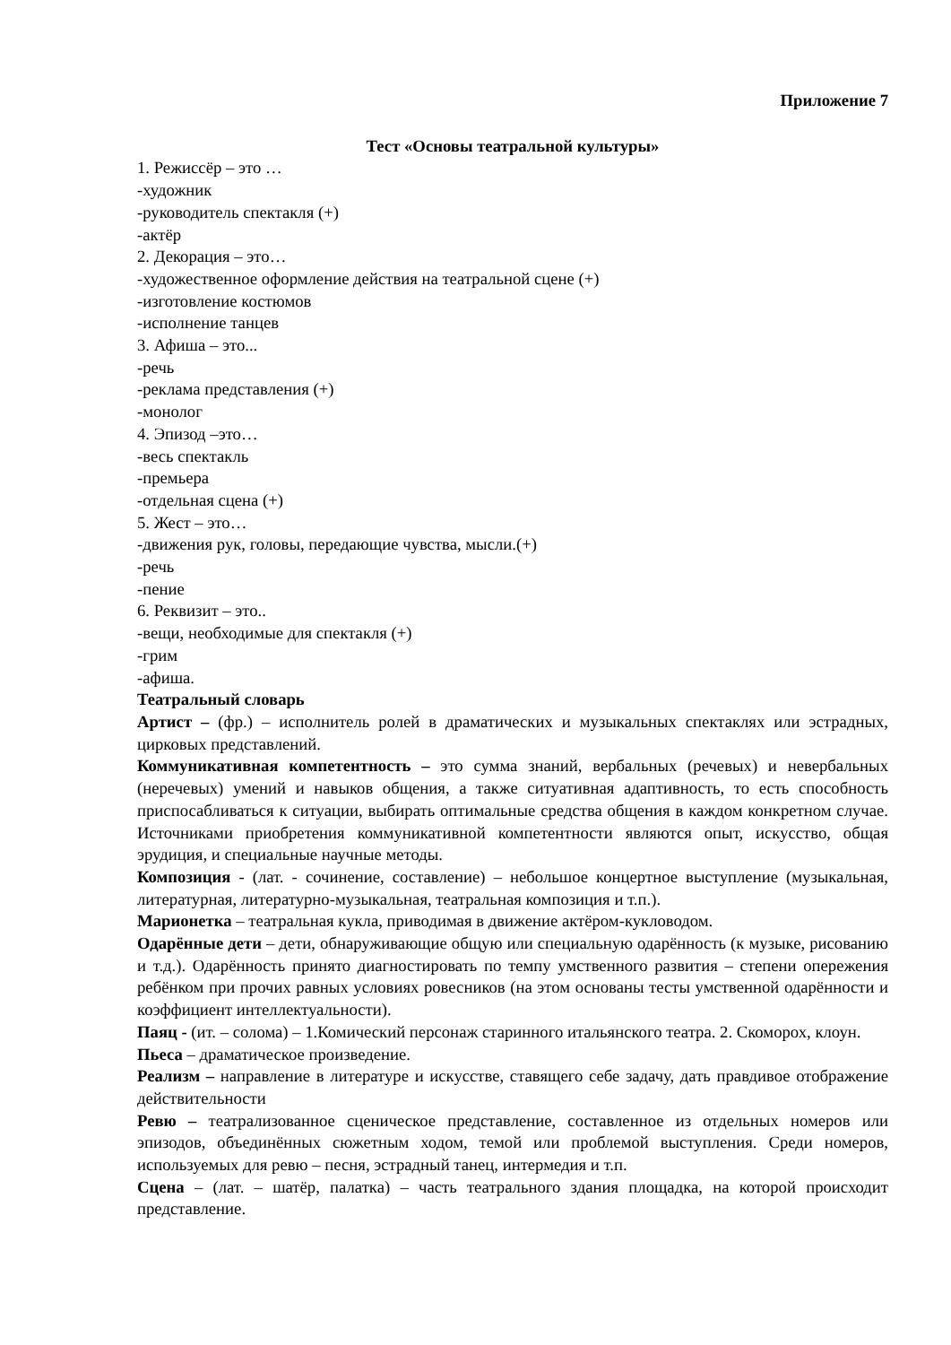Приложение 7
Тест «Основы театральной культуры»
1. Режиссёр – это …
-художник
-руководитель спектакля (+)
-актёр
2. Декорация – это…
-художественное оформление действия на театральной сцене (+)
-изготовление костюмов
-исполнение танцев
3. Афиша – это...
-речь
-реклама представления (+)
-монолог
4. Эпизод –это…
-весь спектакль
-премьера
-отдельная сцена (+)
5. Жест – это…
-движения рук, головы, передающие чувства, мысли.(+)
-речь
-пение
6. Реквизит – это..
-вещи, необходимые для спектакля (+)
-грим
-афиша.
Театральный словарь
Артист – (фр.) – исполнитель ролей в драматических и музыкальных спектаклях или эстрадных, цирковых представлений.
Коммуникативная компетентность – это сумма знаний, вербальных (речевых) и невербальных (неречевых) умений и навыков общения, а также ситуативная адаптивность, то есть способность приспосабливаться к ситуации, выбирать оптимальные средства общения в каждом конкретном случае. Источниками приобретения коммуникативной компетентности являются опыт, искусство, общая эрудиция, и специальные научные методы.
Композиция - (лат. - сочинение, составление) – небольшое концертное выступление (музыкальная, литературная, литературно-музыкальная, театральная композиция и т.п.).
Марионетка – театральная кукла, приводимая в движение актёром-кукловодом.
Одарённые дети – дети, обнаруживающие общую или специальную одарённость (к музыке, рисованию и т.д.). Одарённость принято диагностировать по темпу умственного развития – степени опережения ребёнком при прочих равных условиях ровесников (на этом основаны тесты умственной одарённости и коэффициент интеллектуальности).
Паяц - (ит. – солома) – 1.Комический персонаж старинного итальянского театра. 2. Скоморох, клоун.
Пьеса – драматическое произведение.
Реализм – направление в литературе и искусстве, ставящего себе задачу, дать правдивое отображение действительности
Ревю – театрализованное сценическое представление, составленное из отдельных номеров или эпизодов, объединённых сюжетным ходом, темой или проблемой выступления. Среди номеров, используемых для ревю – песня, эстрадный танец, интермедия и т.п.
Сцена – (лат. – шатёр, палатка) – часть театрального здания площадка, на которой происходит представление.